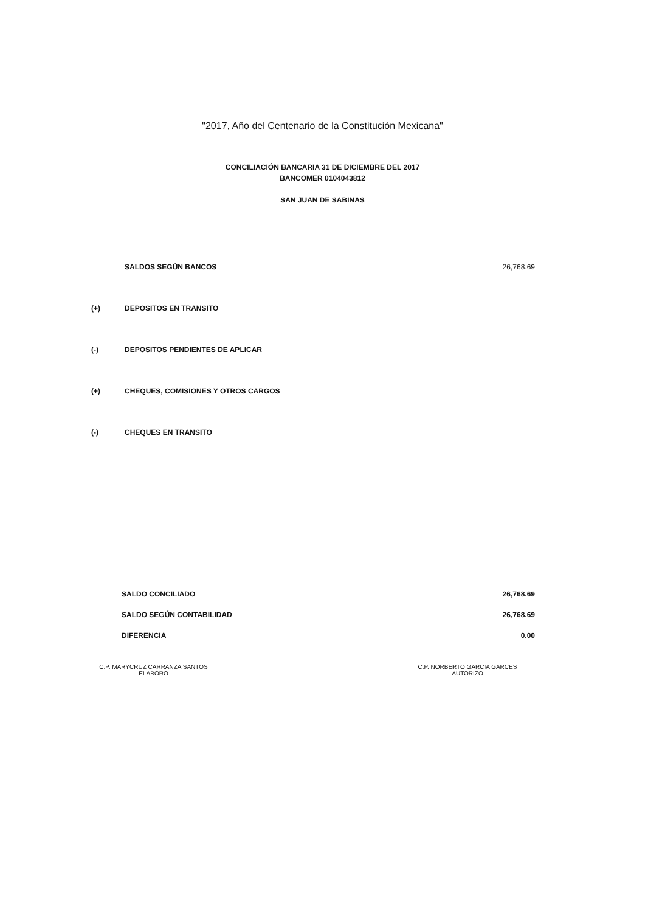"2017, Año del Centenario de la Constitución Mexicana"
CONCILIACIÓN BANCARIA 31 DE DICIEMBRE DEL 2017
BANCOMER 0104043812
SAN JUAN DE SABINAS
| | SALDOS SEGÚN BANCOS | 26,768.69 |
| (+) | DEPOSITOS EN TRANSITO | |
| (-) | DEPOSITOS PENDIENTES DE APLICAR | |
| (+) | CHEQUES, COMISIONES Y OTROS CARGOS | |
| (-) | CHEQUES EN TRANSITO | |
| SALDO CONCILIADO | 26,768.69 |
| SALDO SEGÚN CONTABILIDAD | 26,768.69 |
| DIFERENCIA | 0.00 |
C.P. MARYCRUZ CARRANZA SANTOS
ELABORO
C.P. NORBERTO GARCIA GARCES
AUTORIZO